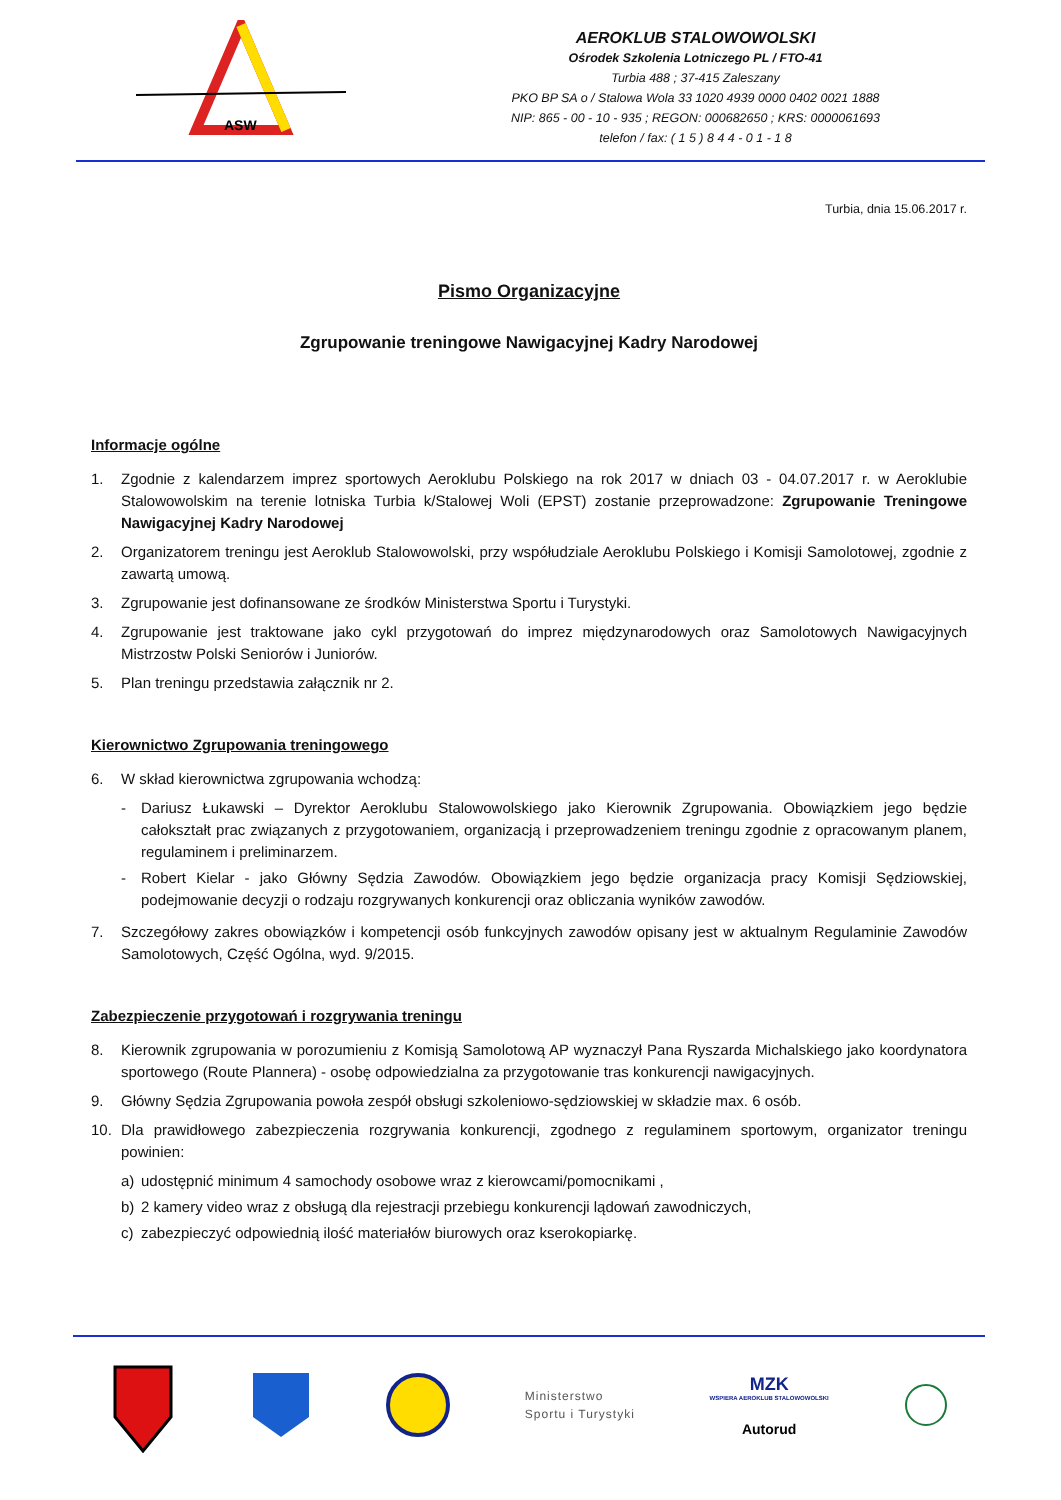ASW
AEROKLUB STALOWOWOLSKI
Ośrodek Szkolenia Lotniczego PL / FTO-41
Turbia 488 ; 37-415 Zaleszany
PKO BP SA o / Stalowa Wola 33 1020 4939 0000 0402 0021 1888
NIP: 865 - 00 - 10 - 935 ; REGON: 000682650 ; KRS: 0000061693
telefon / fax: ( 1 5 ) 8 4 4 - 0 1 - 1 8
Turbia, dnia 15.06.2017 r.
Pismo Organizacyjne
Zgrupowanie treningowe Nawigacyjnej Kadry Narodowej
Informacje ogólne
1. Zgodnie z kalendarzem imprez sportowych Aeroklubu Polskiego na rok 2017 w dniach 03 - 04.07.2017 r. w Aeroklubie Stalowowolskim na terenie lotniska Turbia k/Stalowej Woli (EPST) zostanie przeprowadzone: Zgrupowanie Treningowe Nawigacyjnej Kadry Narodowej
2. Organizatorem treningu jest Aeroklub Stalowowolski, przy współudziale Aeroklubu Polskiego i Komisji Samolotowej, zgodnie z zawartą umową.
3. Zgrupowanie jest dofinansowane ze środków Ministerstwa Sportu i Turystyki.
4. Zgrupowanie jest traktowane jako cykl przygotowań do imprez międzynarodowych oraz Samolotowych Nawigacyjnych Mistrzostw Polski Seniorów i Juniorów.
5. Plan treningu przedstawia załącznik nr 2.
Kierownictwo Zgrupowania treningowego
6. W skład kierownictwa zgrupowania wchodzą:
- Dariusz Łukawski – Dyrektor Aeroklubu Stalowowolskiego jako Kierownik Zgrupowania. Obowiązkiem jego będzie całokształt prac związanych z przygotowaniem, organizacją i przeprowadzeniem treningu zgodnie z opracowanym planem, regulaminem i preliminarzem.
- Robert Kielar - jako Główny Sędzia Zawodów. Obowiązkiem jego będzie organizacja pracy Komisji Sędziowskiej, podejmowanie decyzji o rodzaju rozgrywanych konkurencji oraz obliczania wyników zawodów.
7. Szczegółowy zakres obowiązków i kompetencji osób funkcyjnych zawodów opisany jest w aktualnym Regulaminie Zawodów Samolotowych, Część Ogólna, wyd. 9/2015.
Zabezpieczenie przygotowań i rozgrywania treningu
8. Kierownik zgrupowania w porozumieniu z Komisją Samolotową AP wyznaczył Pana Ryszarda Michalskiego jako koordynatora sportowego (Route Plannera) - osobę odpowiedzialna za przygotowanie tras konkurencji nawigacyjnych.
9. Główny Sędzia Zgrupowania powoła zespół obsługi szkoleniowo-sędziowskiej w składzie max. 6 osób.
10. Dla prawidłowego zabezpieczenia rozgrywania konkurencji, zgodnego z regulaminem sportowym, organizator treningu powinien:
a) udostępnić minimum 4 samochody osobowe wraz z kierowcami/pomocnikami ,
b) 2 kamery video wraz z obsługą dla rejestracji przebiegu konkurencji lądowań zawodniczych,
c) zabezpieczyć odpowiednią ilość materiałów biurowych oraz kserokopiarkę.
Ministerstwo
Sportu i Turystyki
MZK
WSPIERA AEROKLUB STALOWOWOLSKI
Autorud